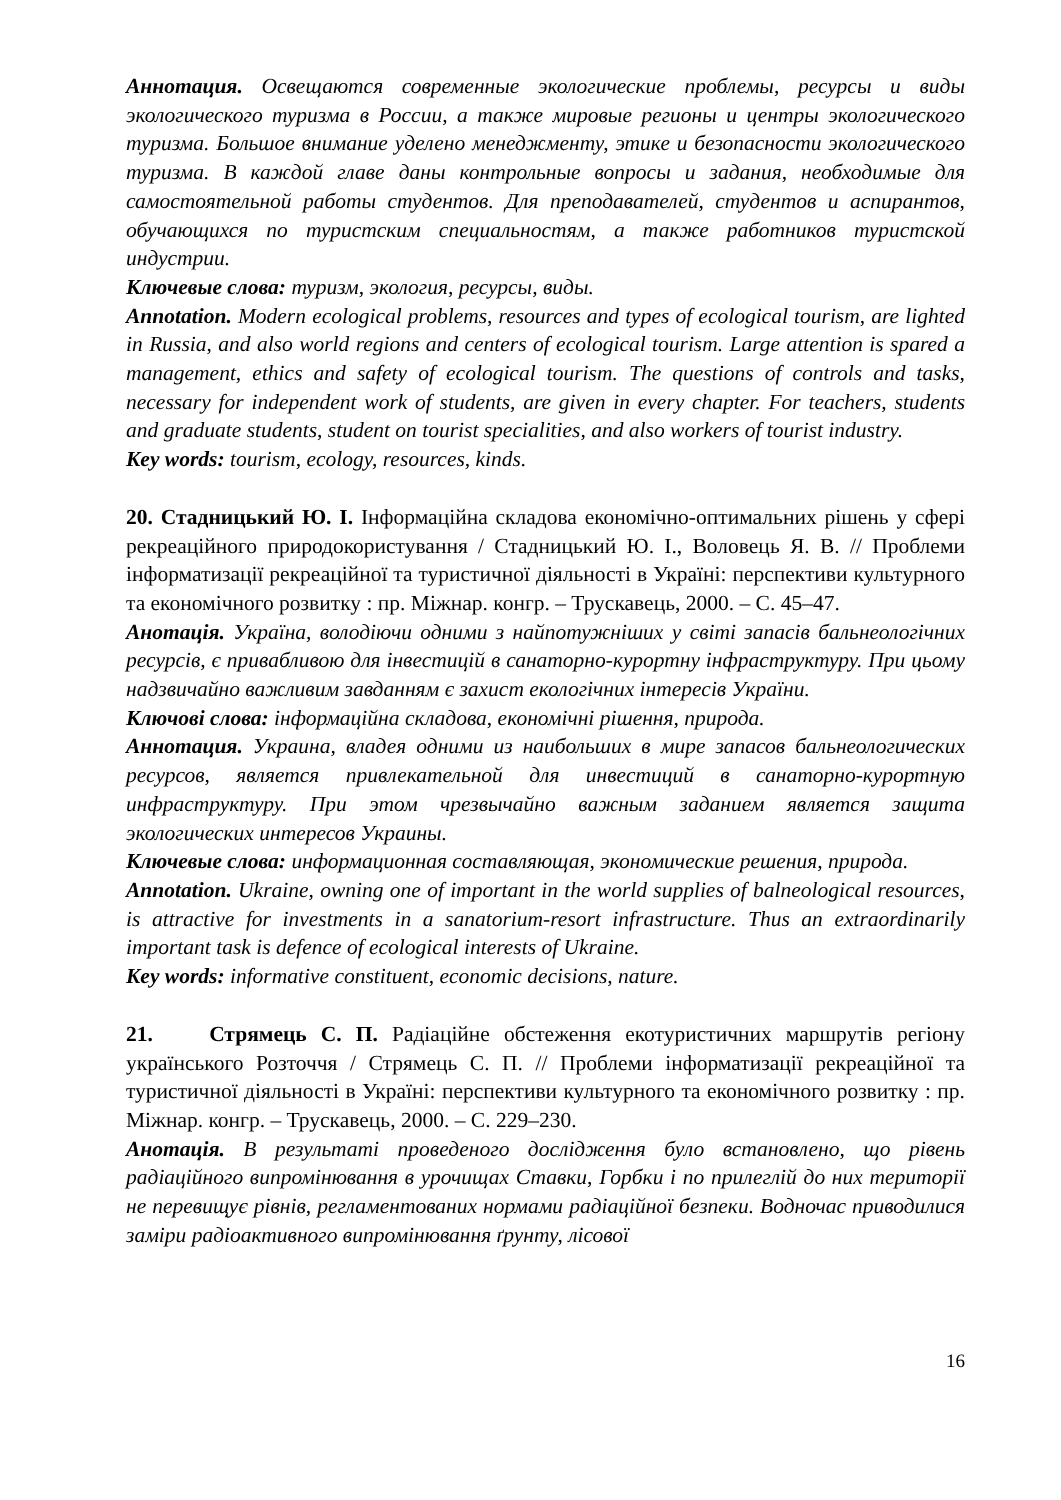Аннотация. Освещаются современные экологические проблемы, ресурсы и виды экологического туризма в России, а также мировые регионы и центры экологического туризма. Большое внимание уделено менеджменту, этике и безопасности экологического туризма. В каждой главе даны контрольные вопросы и задания, необходимые для самостоятельной работы студентов. Для преподавателей, студентов и аспирантов, обучающихся по туристским специальностям, а также работников туристской индустрии.
Ключевые слова: туризм, экология, ресурсы, виды.
Annotation. Modern ecological problems, resources and types of ecological tourism, are lighted in Russia, and also world regions and centers of ecological tourism. Large attention is spared a management, ethics and safety of ecological tourism. The questions of controls and tasks, necessary for independent work of students, are given in every chapter. For teachers, students and graduate students, student on tourist specialities, and also workers of tourist industry.
Key words: tourism, ecology, resources, kinds.
20. Стадницький Ю. І. Інформаційна складова економічно-оптимальних рішень у сфері рекреаційного природокористування / Стадницький Ю. І., Воловець Я. В. // Проблеми інформатизації рекреаційної та туристичної діяльності в Україні: перспективи культурного та економічного розвитку : пр. Міжнар. конгр. – Трускавець, 2000. – С. 45–47.
Анотація. Україна, володіючи одними з найпотужніших у світі запасів бальнеологічних ресурсів, є привабливою для інвестицій в санаторно-курортну інфраструктуру. При цьому надзвичайно важливим завданням є захист екологічних інтересів України.
Ключові слова: інформаційна складова, економічні рішення, природа.
Аннотация. Украина, владея одними из наибольших в мире запасов бальнеологических ресурсов, является привлекательной для инвестиций в санаторно-курортную инфраструктуру. При этом чрезвычайно важным заданием является защита экологических интересов Украины.
Ключевые слова: информационная составляющая, экономические решения, природа.
Annotation. Ukraine, owning one of important in the world supplies of balneological resources, is attractive for investments in a sanatorium-resort infrastructure. Thus an extraordinarily important task is defence of ecological interests of Ukraine.
Key words: informative constituent, economic decisions, nature.
21. Стрямець С. П. Радіаційне обстеження екотуристичних маршрутів регіону українського Розточчя / Стрямець С. П. // Проблеми інформатизації рекреаційної та туристичної діяльності в Україні: перспективи культурного та економічного розвитку : пр. Міжнар. конгр. – Трускавець, 2000. – С. 229–230.
Анотація. В результаті проведеного дослідження було встановлено, що рівень радіаційного випромінювання в урочищах Ставки, Горбки і по прилеглій до них території не перевищує рівнів, регламентованих нормами радіаційної безпеки. Водночас приводилися заміри радіоактивного випромінювання ґрунту, лісової
16